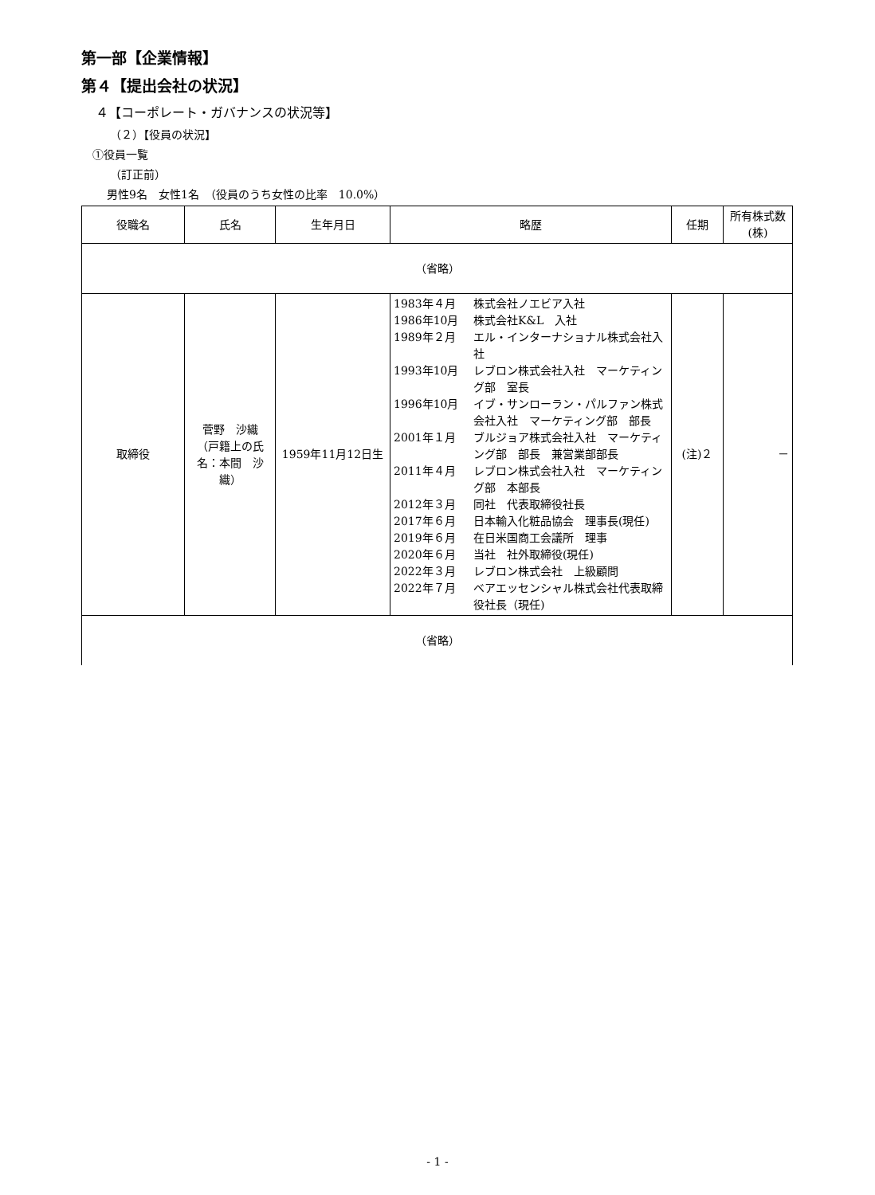第一部【企業情報】
第４【提出会社の状況】
４【コーポレート・ガバナンスの状況等】
（２）【役員の状況】
①役員一覧
（訂正前）
男性9名　女性1名　（役員のうち女性の比率　10.0%）
| 役職名 | 氏名 | 生年月日 | 略歴 | 任期 | 所有株式数 (株) |
| --- | --- | --- | --- | --- | --- |
| （省略） | | | | | |
| 取締役 | 菅野 沙織 （戸籍上の氏名：本間 沙織） | 1959年11月12日生 | 1983年４月 株式会社ノエビア入社 1986年10月 株式会社K&L 入社 1989年２月 エル・インターナショナル株式会社入社 1993年10月 レブロン株式会社入社 マーケティング部 室長 1996年10月 イブ・サンローラン・パルファン株式会社入社 マーケティング部 部長 2001年１月 ブルジョア株式会社入社 マーケティング部 部長 兼営業部部長 2011年４月 レブロン株式会社入社 マーケティング部 本部長 2012年３月 同社 代表取締役社長 2017年６月 日本輸入化粧品協会 理事長(現任) 2019年６月 在日米国商工会議所 理事 2020年６月 当社 社外取締役(現任) 2022年３月 レブロン株式会社 上級顧問 2022年７月 ベアエッセンシャル株式会社代表取締役社長（現任) | (注)２ | － |
| （省略） | | | | | |
- 1 -